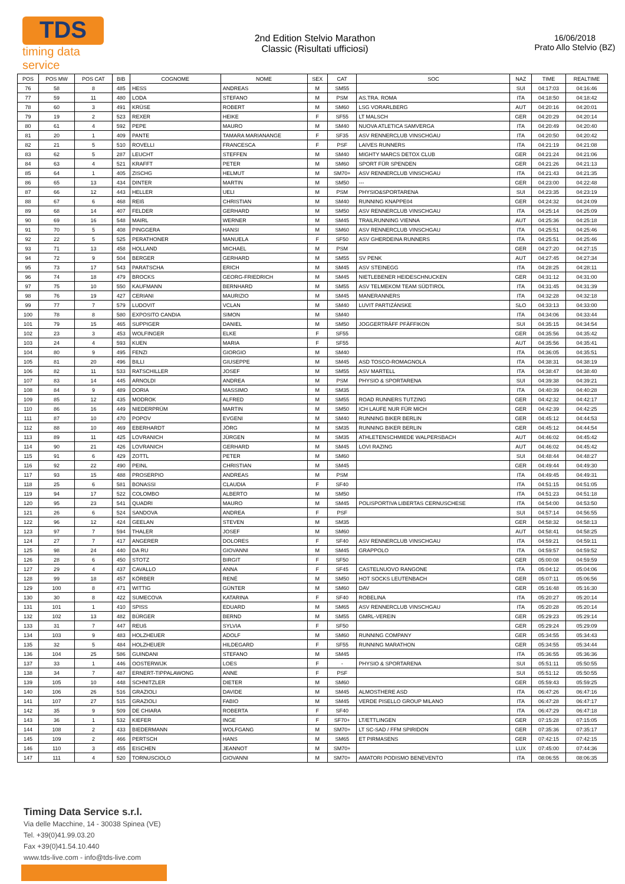TDS
timing data service
2nd Edition Stelvio Marathon
Classic (Risultati ufficiosi)
16/06/2018
Prato Allo Stelvio (BZ)
| POS | POS MW | POS CAT | BIB | COGNOME | NOME | SEX | CAT | SOC | NAZ | TIME | REALTIME |
| --- | --- | --- | --- | --- | --- | --- | --- | --- | --- | --- | --- |
| 76 | 58 | 8 | 485 | HESS | ANDREAS | M | SM55 | | SUI | 04:17:03 | 04:16:46 |
| 77 | 59 | 11 | 480 | LODA | STEFANO | M | PSM | AS.TRA. ROMA | ITA | 04:18:50 | 04:18:42 |
| 78 | 60 | 3 | 491 | KRÜSE | ROBERT | M | SM60 | LSG VORARLBERG | AUT | 04:20:16 | 04:20:01 |
| 79 | 19 | 2 | 523 | REXER | HEIKE | F | SF55 | LT MALSCH | GER | 04:20:29 | 04:20:14 |
| 80 | 61 | 4 | 592 | PEPE | MAURO | M | SM40 | NUOVA ATLETICA SAMVERGA | ITA | 04:20:49 | 04:20:40 |
| 81 | 20 | 1 | 409 | PANTE | TAMARA MARIANANGE | F | SF35 | ASV RENNERCLUB VINSCHGAU | ITA | 04:20:50 | 04:20:42 |
| 82 | 21 | 5 | 510 | ROVELLI | FRANCESCA | F | PSF | LAIVES RUNNERS | ITA | 04:21:19 | 04:21:08 |
| 83 | 62 | 5 | 287 | LEUCHT | STEFFEN | M | SM40 | MIGHTY MARCS DETOX CLUB | GER | 04:21:24 | 04:21:06 |
| 84 | 63 | 4 | 521 | KRAFFT | PETER | M | SM60 | SPORT FÜR SPENDEN | GER | 04:21:26 | 04:21:13 |
| 85 | 64 | 1 | 405 | ZISCHG | HELMUT | M | SM70+ | ASV RENNERCLUB VINSCHGAU | ITA | 04:21:43 | 04:21:35 |
| 86 | 65 | 13 | 434 | DINTER | MARTIN | M | SM50 | --- | GER | 04:23:00 | 04:22:48 |
| 87 | 66 | 12 | 443 | HELLER | UELI | M | PSM | PHYSIO&SPORTARENA | SUI | 04:23:35 | 04:23:19 |
| 88 | 67 | 6 | 468 | REIß | CHRISTIAN | M | SM40 | RUNNING KNAPPE04 | GER | 04:24:32 | 04:24:09 |
| 89 | 68 | 14 | 407 | FELDER | GERHARD | M | SM50 | ASV RENNERCLUB VINSCHGAU | ITA | 04:25:14 | 04:25:09 |
| 90 | 69 | 16 | 548 | MAIRL | WERNER | M | SM45 | TRAILRUNNING VIENNA | AUT | 04:25:36 | 04:25:18 |
| 91 | 70 | 5 | 408 | PINGGERA | HANSI | M | SM60 | ASV RENNERCLUB VINSCHGAU | ITA | 04:25:51 | 04:25:46 |
| 92 | 22 | 5 | 525 | PERATHONER | MANUELA | F | SF50 | ASV GHERDEINA RUNNERS | ITA | 04:25:51 | 04:25:46 |
| 93 | 71 | 13 | 458 | HOLLAND | MICHAEL | M | PSM | | GER | 04:27:20 | 04:27:15 |
| 94 | 72 | 9 | 504 | BERGER | GERHARD | M | SM55 | SV PENK | AUT | 04:27:45 | 04:27:34 |
| 95 | 73 | 17 | 543 | PARATSCHA | ERICH | M | SM45 | ASV STEINEGG | ITA | 04:28:25 | 04:28:11 |
| 96 | 74 | 18 | 479 | BROCKS | GEORG-FRIEDRICH | M | SM45 | NIETLEBENER HEIDESCHNUCKEN | GER | 04:31:12 | 04:31:00 |
| 97 | 75 | 10 | 550 | KAUFMANN | BERNHARD | M | SM55 | ASV TELMEKOM TEAM SÜDTIROL | ITA | 04:31:45 | 04:31:39 |
| 98 | 76 | 19 | 427 | CERIANI | MAURIZIO | M | SM45 | MANERANNERS | ITA | 04:32:28 | 04:32:18 |
| 99 | 77 | 7 | 579 | LUDOVIT | VCLAN | M | SM40 | LUVIT PARTIZÁNSKE | SLO | 04:33:13 | 04:33:00 |
| 100 | 78 | 8 | 580 | EXPOSITO CANDIA | SIMON | M | SM40 | | ITA | 04:34:06 | 04:33:44 |
| 101 | 79 | 15 | 465 | SUPPIGER | DANIEL | M | SM50 | JOGGERTRÄFF PFÄFFIKON | SUI | 04:35:15 | 04:34:54 |
| 102 | 23 | 3 | 453 | WOLFINGER | ELKE | F | SF55 | | GER | 04:35:56 | 04:35:42 |
| 103 | 24 | 4 | 593 | KUEN | MARIA | F | SF55 | | AUT | 04:35:56 | 04:35:41 |
| 104 | 80 | 9 | 495 | FENZI | GIORGIO | M | SM40 | | ITA | 04:36:05 | 04:35:51 |
| 105 | 81 | 20 | 496 | BILLI | GIUSEPPE | M | SM45 | ASD TOSCO-ROMAGNOLA | ITA | 04:38:31 | 04:38:19 |
| 106 | 82 | 11 | 533 | RATSCHILLER | JOSEF | M | SM55 | ASV MARTELL | ITA | 04:38:47 | 04:38:40 |
| 107 | 83 | 14 | 445 | ARNOLDI | ANDREA | M | PSM | PHYSIO & SPORTARENA | SUI | 04:39:38 | 04:39:21 |
| 108 | 84 | 9 | 489 | DORIA | MASSIMO | M | SM35 | | ITA | 04:40:39 | 04:40:28 |
| 109 | 85 | 12 | 435 | MODROK | ALFRED | M | SM55 | ROAD RUNNERS TUTZING | GER | 04:42:32 | 04:42:17 |
| 110 | 86 | 16 | 449 | NIEDERPRÜM | MARTIN | M | SM50 | ICH LAUFE NUR FÜR MICH | GER | 04:42:39 | 04:42:25 |
| 111 | 87 | 10 | 470 | POPOV | EVGENI | M | SM40 | RUNNING BIKER BERLIN | GER | 04:45:12 | 04:44:53 |
| 112 | 88 | 10 | 469 | EBERHARDT | JÖRG | M | SM35 | RUNNING BIKER BERLIN | GER | 04:45:12 | 04:44:54 |
| 113 | 89 | 11 | 425 | LOVRANICH | JÜRGEN | M | SM35 | ATHLETENSCHMIEDE WALPERSBACH | AUT | 04:46:02 | 04:45:42 |
| 114 | 90 | 21 | 426 | LOVRANICH | GERHARD | M | SM45 | LOVI RAZING | AUT | 04:46:02 | 04:45:42 |
| 115 | 91 | 6 | 429 | ZOTTL | PETER | M | SM60 | | SUI | 04:48:44 | 04:48:27 |
| 116 | 92 | 22 | 490 | PEINL | CHRISTIAN | M | SM45 | | GER | 04:49:44 | 04:49:30 |
| 117 | 93 | 15 | 488 | PROSERPIO | ANDREAS | M | PSM | | ITA | 04:49:45 | 04:49:31 |
| 118 | 25 | 6 | 581 | BONASSI | CLAUDIA | F | SF40 | | ITA | 04:51:15 | 04:51:05 |
| 119 | 94 | 17 | 522 | COLOMBO | ALBERTO | M | SM50 | | ITA | 04:51:23 | 04:51:18 |
| 120 | 95 | 23 | 541 | QUADRI | MAURO | M | SM45 | POLISPORTIVA LIBERTAS CERNUSCHESE | ITA | 04:54:00 | 04:53:50 |
| 121 | 26 | 6 | 524 | SANDOVA | ANDREA | F | PSF | | SUI | 04:57:14 | 04:56:55 |
| 122 | 96 | 12 | 424 | GEELAN | STEVEN | M | SM35 | | GER | 04:58:32 | 04:58:13 |
| 123 | 97 | 7 | 594 | THALER | JOSEF | M | SM60 | | AUT | 04:58:41 | 04:58:25 |
| 124 | 27 | 7 | 417 | ANGERER | DOLORES | F | SF40 | ASV RENNERCLUB VINSCHGAU | ITA | 04:59:21 | 04:59:11 |
| 125 | 98 | 24 | 440 | DA RU | GIOVANNI | M | SM45 | GRAPPOLO | ITA | 04:59:57 | 04:59:52 |
| 126 | 28 | 6 | 450 | STOTZ | BIRGIT | F | SF50 | | GER | 05:00:08 | 04:59:59 |
| 127 | 29 | 4 | 437 | CAVALLO | ANNA | F | SF45 | CASTELNUOVO RANGONE | ITA | 05:04:12 | 05:04:06 |
| 128 | 99 | 18 | 457 | KÖRBER | RENÉ | M | SM50 | HOT SOCKS LEUTENBACH | GER | 05:07:11 | 05:06:56 |
| 129 | 100 | 8 | 471 | WITTIG | GÜNTER | M | SM60 | DAV | GER | 05:16:48 | 05:16:30 |
| 130 | 30 | 8 | 422 | SUMECOVA | KATARINA | F | SF40 | ROBELINA | ITA | 05:20:27 | 05:20:14 |
| 131 | 101 | 1 | 410 | SPISS | EDUARD | M | SM65 | ASV RENNERCLUB VINSCHGAU | ITA | 05:20:28 | 05:20:14 |
| 132 | 102 | 13 | 482 | BÜRGER | BERND | M | SM55 | GMRL-VEREIN | GER | 05:29:23 | 05:29:14 |
| 133 | 31 | 7 | 447 | REUß | SYLVIA | F | SF50 | | GER | 05:29:24 | 05:29:09 |
| 134 | 103 | 9 | 483 | HOLZHEUER | ADOLF | M | SM60 | RUNNING COMPANY | GER | 05:34:55 | 05:34:43 |
| 135 | 32 | 5 | 484 | HOLZHEUER | HILDEGARD | F | SF55 | RUNNING MARATHON | GER | 05:34:55 | 05:34:44 |
| 136 | 104 | 25 | 586 | GUINDANI | STEFANO | M | SM45 | | ITA | 05:36:55 | 05:36:36 |
| 137 | 33 | 1 | 446 | OOSTERWIJK | LOES | F | - | PHYSIO & SPORTARENA | SUI | 05:51:11 | 05:50:55 |
| 138 | 34 | 7 | 487 | ERNERT-TIPPALAWONG | ANNE | F | PSF | | SUI | 05:51:12 | 05:50:55 |
| 139 | 105 | 10 | 448 | SCHNITZLER | DIETER | M | SM60 | | GER | 05:59:43 | 05:59:25 |
| 140 | 106 | 26 | 516 | GRAZIOLI | DAVIDE | M | SM45 | ALMOSTHERE ASD | ITA | 06:47:26 | 06:47:16 |
| 141 | 107 | 27 | 515 | GRAZIOLI | FABIO | M | SM45 | VERDE PISELLO GROUP MILANO | ITA | 06:47:28 | 06:47:17 |
| 142 | 35 | 9 | 509 | DE CHIARA | ROBERTA | F | SF40 | | ITA | 06:47:29 | 06:47:18 |
| 143 | 36 | 1 | 532 | KIEFER | INGE | F | SF70+ | LT/ETTLINGEN | GER | 07:15:28 | 07:15:05 |
| 144 | 108 | 2 | 433 | BIEDERMANN | WOLFGANG | M | SM70+ | LT SC-SAD / FFM SPIRIDON | GER | 07:35:36 | 07:35:17 |
| 145 | 109 | 2 | 466 | PERTSCH | HANS | M | SM65 | ET PIRMASENS | GER | 07:42:15 | 07:42:15 |
| 146 | 110 | 3 | 455 | EISCHEN | JEANNOT | M | SM70+ | | LUX | 07:45:00 | 07:44:36 |
| 147 | 111 | 4 | 520 | TORNUSCIOLO | GIOVANNI | M | SM70+ | AMATORI PODISMO BENEVENTO | ITA | 08:06:55 | 08:06:35 |
Timing Data Service s.r.l.
Via delle Macchine, 14 - 30038 Spinea (VE)
Tel. +39(0)41.99.03.20
Fax +39(0)41.54.10.440
www.tds-live.com - info@tds-live.com